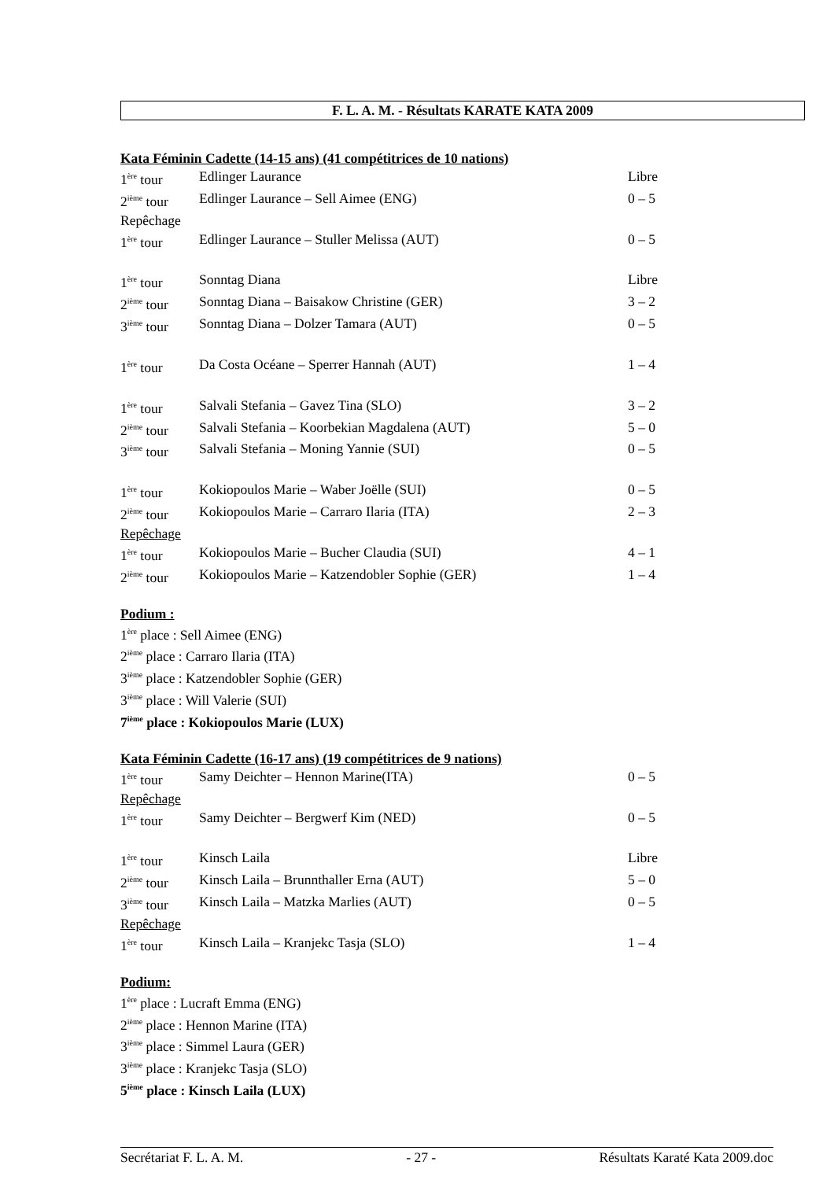F. L. A. M. - Résultats KARATE KATA 2009
Kata Féminin Cadette (14-15 ans) (41 compétitrices de 10 nations)
| 1<sup>ère</sup> tour | Edlinger Laurance | Libre |
| 2<sup>ième</sup> tour | Edlinger Laurance – Sell Aimee (ENG) | 0 – 5 |
| Repêchage | | |
| 1<sup>ère</sup> tour | Edlinger Laurance – Stuller Melissa (AUT) | 0 – 5 |
| 1<sup>ère</sup> tour | Sonntag Diana | Libre |
| 2<sup>ième</sup> tour | Sonntag Diana – Baisakow Christine (GER) | 3 – 2 |
| 3<sup>ième</sup> tour | Sonntag Diana – Dolzer Tamara (AUT) | 0 – 5 |
| 1<sup>ère</sup> tour | Da Costa Océane – Sperrer Hannah (AUT) | 1 – 4 |
| 1<sup>ère</sup> tour | Salvali Stefania – Gavez Tina (SLO) | 3 – 2 |
| 2<sup>ième</sup> tour | Salvali Stefania – Koorbekian Magdalena (AUT) | 5 – 0 |
| 3<sup>ième</sup> tour | Salvali Stefania – Moning Yannie (SUI) | 0 – 5 |
| 1<sup>ère</sup> tour | Kokiopoulos Marie – Waber Joëlle (SUI) | 0 – 5 |
| 2<sup>ième</sup> tour | Kokiopoulos Marie – Carraro Ilaria (ITA) | 2 – 3 |
| Repêchage | | |
| 1<sup>ère</sup> tour | Kokiopoulos Marie – Bucher Claudia (SUI) | 4 – 1 |
| 2<sup>ième</sup> tour | Kokiopoulos Marie – Katzendobler Sophie (GER) | 1 – 4 |
Podium :
1<sup>ère</sup> place : Sell Aimee (ENG)
2<sup>ième</sup> place : Carraro Ilaria (ITA)
3<sup>ième</sup> place : Katzendobler Sophie (GER)
3<sup>ième</sup> place : Will Valerie (SUI)
7<sup>ième</sup> place : Kokiopoulos Marie (LUX)
Kata Féminin Cadette (16-17 ans) (19 compétitrices de 9 nations)
| 1<sup>ère</sup> tour | Samy Deichter – Hennon Marine(ITA) | 0 – 5 |
| Repêchage | | |
| 1<sup>ère</sup> tour | Samy Deichter – Bergwerf Kim (NED) | 0 – 5 |
| 1<sup>ère</sup> tour | Kinsch Laila | Libre |
| 2<sup>ième</sup> tour | Kinsch Laila – Brunnthaller Erna (AUT) | 5 – 0 |
| 3<sup>ième</sup> tour | Kinsch Laila – Matzka Marlies (AUT) | 0 – 5 |
| Repêchage | | |
| 1<sup>ère</sup> tour | Kinsch Laila – Kranjekc Tasja (SLO) | 1 – 4 |
Podium:
1<sup>ère</sup> place : Lucraft Emma (ENG)
2<sup>ième</sup> place : Hennon Marine (ITA)
3<sup>ième</sup> place : Simmel Laura (GER)
3<sup>ième</sup> place : Kranjekc Tasja (SLO)
5<sup>ième</sup> place : Kinsch Laila (LUX)
Secrétariat F. L. A. M. - 27 - Résultats Karaté Kata 2009.doc